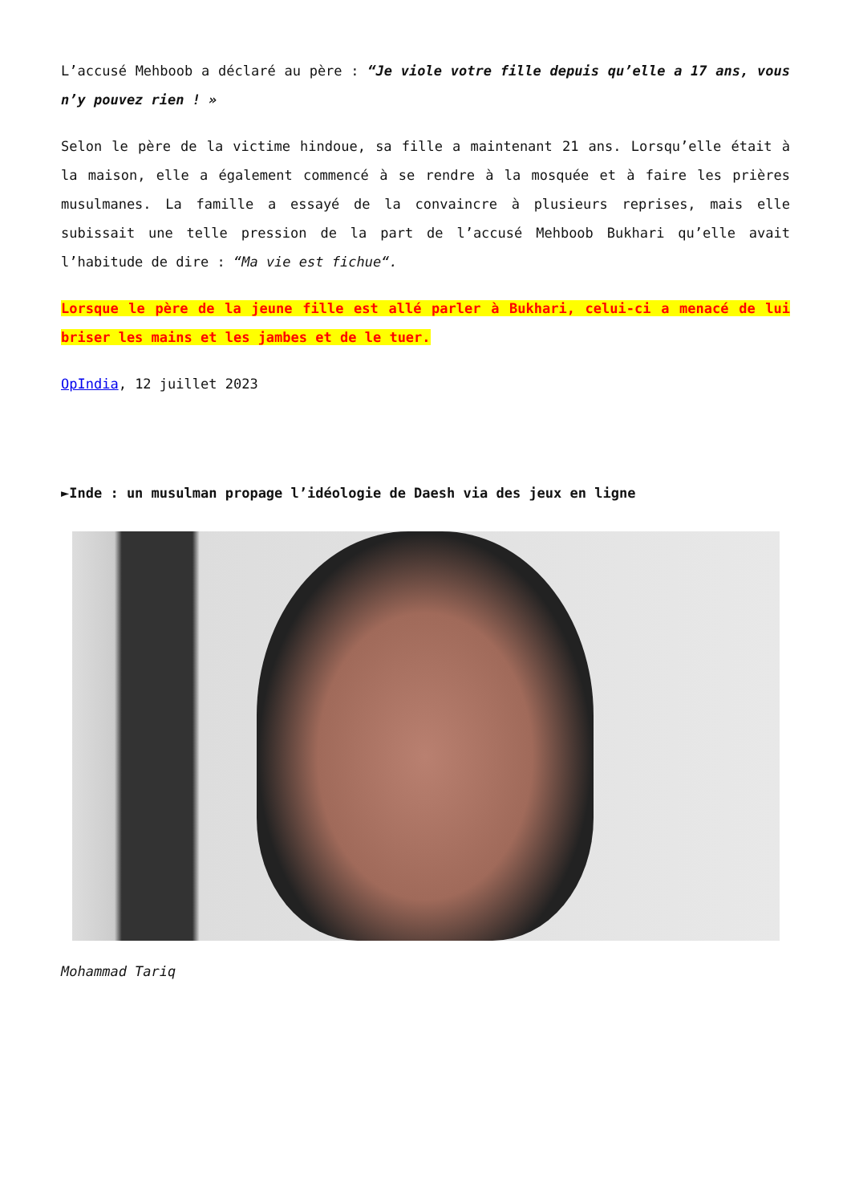L’accusé Mehboob a déclaré au père : “Je viole votre fille depuis qu’elle a 17 ans, vous n’y pouvez rien ! »
Selon le père de la victime hindoue, sa fille a maintenant 21 ans. Lorsqu’elle était à la maison, elle a également commencé à se rendre à la mosquée et à faire les prières musulmanes. La famille a essayé de la convaincre à plusieurs reprises, mais elle subissait une telle pression de la part de l’accusé Mehboob Bukhari qu’elle avait l’habitude de dire : “Ma vie est fichue“.
Lorsque le père de la jeune fille est allé parler à Bukhari, celui-ci a menacé de lui briser les mains et les jambes et de le tuer.
OpIndia, 12 juillet 2023
►Inde : un musulman propage l’idéologie de Daesh via des jeux en ligne
Mohammad Tariq